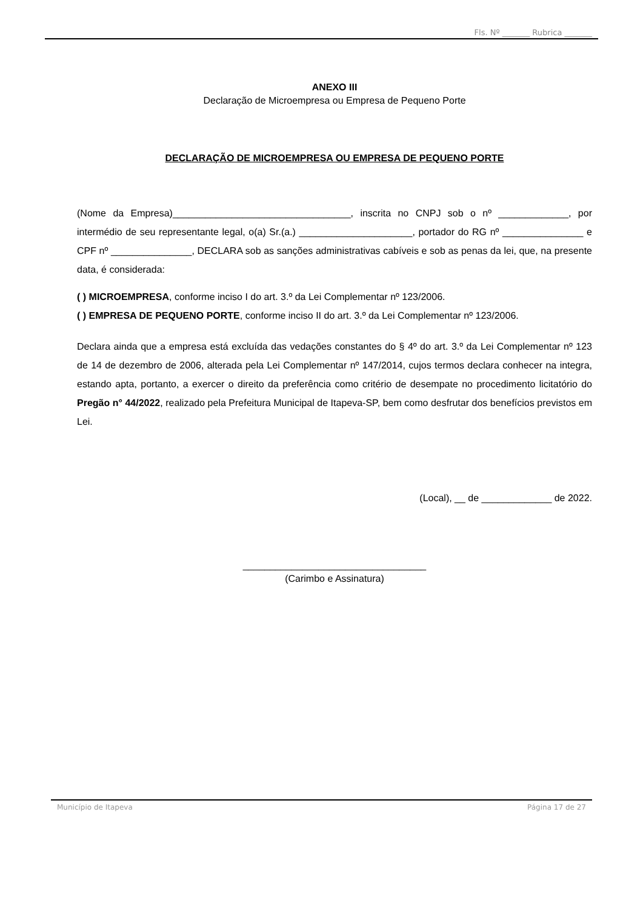Fls. Nº _______ Rubrica _______
ANEXO III
Declaração de Microempresa ou Empresa de Pequeno Porte
DECLARAÇÃO DE MICROEMPRESA OU EMPRESA DE PEQUENO PORTE
(Nome da Empresa)_________________________________, inscrita no CNPJ sob o nº _____________, por intermédio de seu representante legal, o(a) Sr.(a.) _____________________, portador do RG nº _______________ e CPF nº _______________, DECLARA sob as sanções administrativas cabíveis e sob as penas da lei, que, na presente data, é considerada:
( ) MICROEMPRESA, conforme inciso I do art. 3.º da Lei Complementar nº 123/2006.
( ) EMPRESA DE PEQUENO PORTE, conforme inciso II do art. 3.º da Lei Complementar nº 123/2006.
Declara ainda que a empresa está excluída das vedações constantes do § 4º do art. 3.º da Lei Complementar nº 123 de 14 de dezembro de 2006, alterada pela Lei Complementar nº 147/2014, cujos termos declara conhecer na integra, estando apta, portanto, a exercer o direito da preferência como critério de desempate no procedimento licitatório do Pregão n° 44/2022, realizado pela Prefeitura Municipal de Itapeva-SP, bem como desfrutar dos benefícios previstos em Lei.
(Local), __ de _____________ de 2022.
__________________________________
(Carimbo e Assinatura)
Município de Itapeva Página 17 de 27